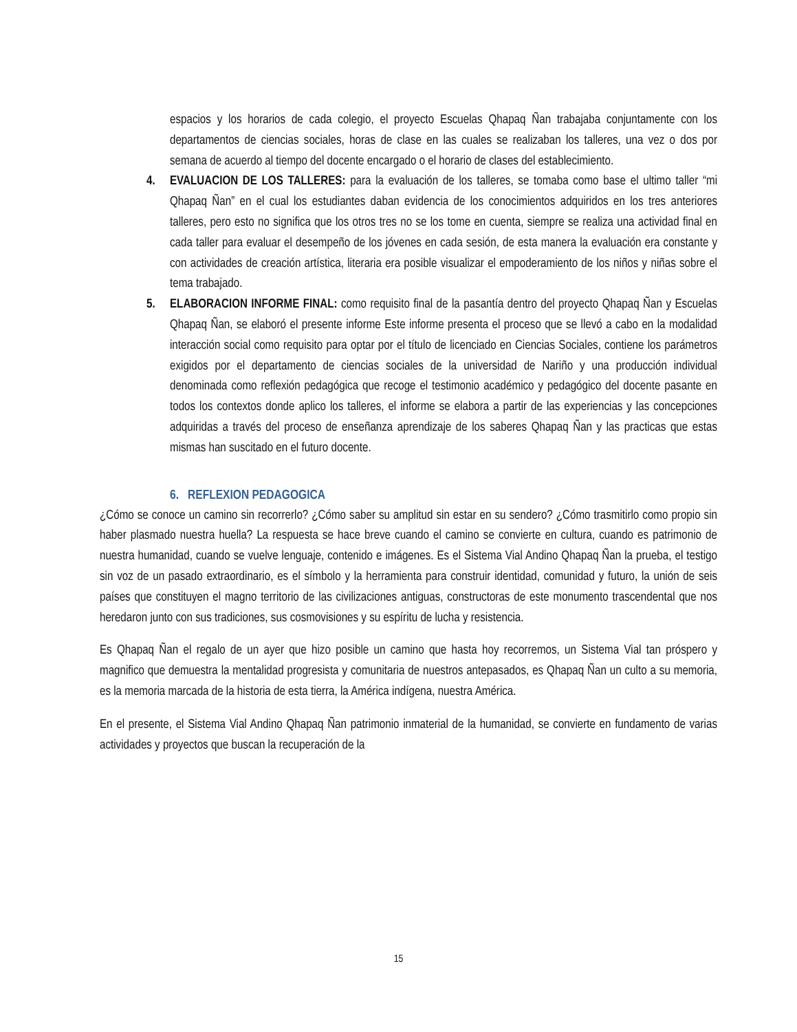espacios y los horarios de cada colegio, el proyecto Escuelas Qhapaq Ñan trabajaba conjuntamente con los departamentos de ciencias sociales, horas de clase en las cuales se realizaban los talleres, una vez o dos por semana de acuerdo al tiempo del docente encargado o el horario de clases del establecimiento.
4. EVALUACION DE LOS TALLERES: para la evaluación de los talleres, se tomaba como base el ultimo taller “mi Qhapaq Ñan” en el cual los estudiantes daban evidencia de los conocimientos adquiridos en los tres anteriores talleres, pero esto no significa que los otros tres no se los tome en cuenta, siempre se realiza una actividad final en cada taller para evaluar el desempeño de los jóvenes en cada sesión, de esta manera la evaluación era constante y con actividades de creación artística, literaria era posible visualizar el empoderamiento de los niños y niñas sobre el tema trabajado.
5. ELABORACION INFORME FINAL: como requisito final de la pasantía dentro del proyecto Qhapaq Ñan y Escuelas Qhapaq Ñan, se elaboró el presente informe Este informe presenta el proceso que se llevó a cabo en la modalidad interacción social como requisito para optar por el título de licenciado en Ciencias Sociales, contiene los parámetros exigidos por el departamento de ciencias sociales de la universidad de Nariño y una producción individual denominada como reflexión pedagógica que recoge el testimonio académico y pedagógico del docente pasante en todos los contextos donde aplico los talleres, el informe se elabora a partir de las experiencias y las concepciones adquiridas a través del proceso de enseñanza aprendizaje de los saberes Qhapaq Ñan y las practicas que estas mismas han suscitado en el futuro docente.
6. REFLEXION PEDAGOGICA
¿Cómo se conoce un camino sin recorrerlo? ¿Cómo saber su amplitud sin estar en su sendero? ¿Cómo trasmitirlo como propio sin haber plasmado nuestra huella? La respuesta se hace breve cuando el camino se convierte en cultura, cuando es patrimonio de nuestra humanidad, cuando se vuelve lenguaje, contenido e imágenes. Es el Sistema Vial Andino Qhapaq Ñan la prueba, el testigo sin voz de un pasado extraordinario, es el símbolo y la herramienta para construir identidad, comunidad y futuro, la unión de seis países que constituyen el magno territorio de las civilizaciones antiguas, constructoras de este monumento trascendental que nos heredaron junto con sus tradiciones, sus cosmovisiones y su espíritu de lucha y resistencia.
Es Qhapaq Ñan el regalo de un ayer que hizo posible un camino que hasta hoy recorremos, un Sistema Vial tan próspero y magnifico que demuestra la mentalidad progresista y comunitaria de nuestros antepasados, es Qhapaq Ñan un culto a su memoria, es la memoria marcada de la historia de esta tierra, la América indígena, nuestra América.
En el presente, el Sistema Vial Andino Qhapaq Ñan patrimonio inmaterial de la humanidad, se convierte en fundamento de varias actividades y proyectos que buscan la recuperación de la
15